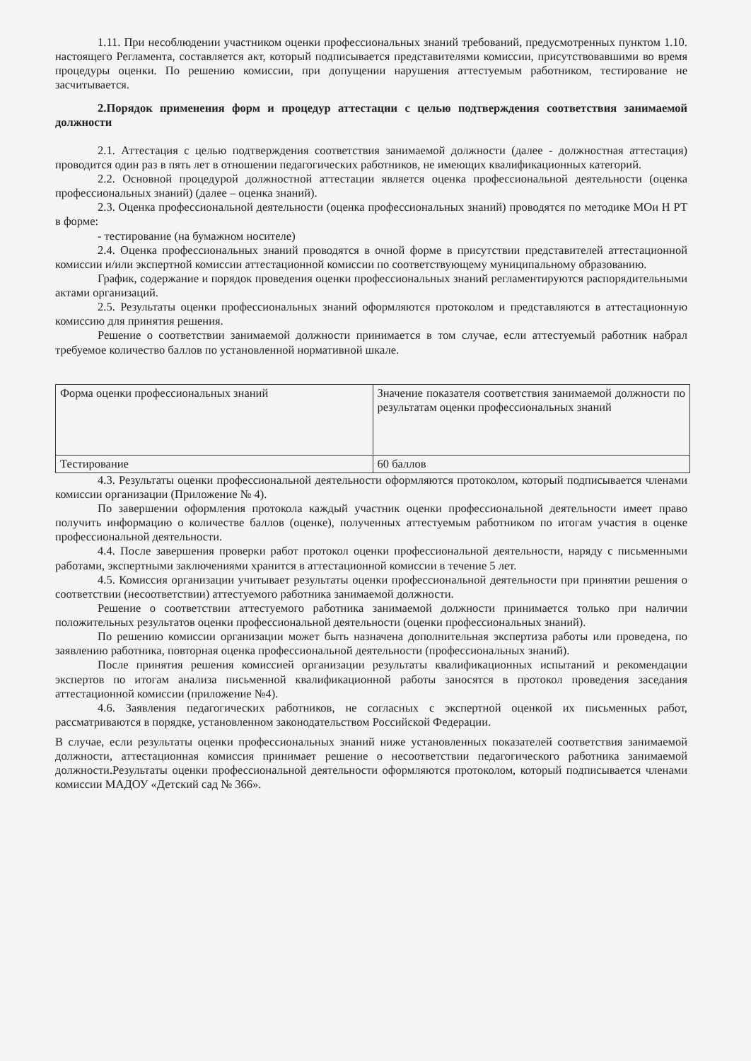1.11. При несоблюдении участником оценки профессиональных знаний требований, предусмотренных пунктом 1.10. настоящего Регламента, составляется акт, который подписывается представителями комиссии, присутствовавшими во время процедуры оценки. По решению комиссии, при допущении нарушения аттестуемым работником, тестирование не засчитывается.
2.Порядок применения форм и процедур аттестации с целью подтверждения соответствия занимаемой должности
2.1. Аттестация с целью подтверждения соответствия занимаемой должности (далее - должностная аттестация) проводится один раз в пять лет в отношении педагогических работников, не имеющих квалификационных категорий.
2.2. Основной процедурой должностной аттестации является оценка профессиональной деятельности (оценка профессиональных знаний) (далее – оценка знаний).
2.3. Оценка профессиональной деятельности (оценка профессиональных знаний) проводятся по методике МОи Н РТ в форме:
- тестирование (на бумажном носителе)
2.4. Оценка профессиональных знаний проводятся в очной форме в присутствии представителей аттестационной комиссии и/или экспертной комиссии аттестационной комиссии по соответствующему муниципальному образованию.
График, содержание и порядок проведения оценки профессиональных знаний регламентируются распорядительными актами организаций.
2.5. Результаты оценки профессиональных знаний оформляются протоколом и представляются в аттестационную комиссию для принятия решения.
Решение о соответствии занимаемой должности принимается в том случае, если аттестуемый работник набрал требуемое количество баллов по установленной нормативной шкале.
| Форма оценки профессиональных знаний | Значение показателя соответствия занимаемой должности по результатам оценки профессиональных знаний |
| Тестирование | 60 баллов |
4.3. Результаты оценки профессиональной деятельности оформляются протоколом, который подписывается членами комиссии организации (Приложение № 4).
По завершении оформления протокола каждый участник оценки профессиональной деятельности имеет право получить информацию о количестве баллов (оценке), полученных аттестуемым работником по итогам участия в оценке профессиональной деятельности.
4.4. После завершения проверки работ протокол оценки профессиональной деятельности, наряду с письменными работами, экспертными заключениями хранится в аттестационной комиссии в течение 5 лет.
4.5. Комиссия организации учитывает результаты оценки профессиональной деятельности при принятии решения о соответствии (несоответствии) аттестуемого работника занимаемой должности.
Решение о соответствии аттестуемого работника занимаемой должности принимается только при наличии положительных результатов оценки профессиональной деятельности (оценки профессиональных знаний).
По решению комиссии организации может быть назначена дополнительная экспертиза работы или проведена, по заявлению работника, повторная оценка профессиональной деятельности (профессиональных знаний).
После принятия решения комиссией организации результаты квалификационных испытаний и рекомендации экспертов по итогам анализа письменной квалификационной работы заносятся в протокол проведения заседания аттестационной комиссии (приложение №4).
4.6. Заявления педагогических работников, не согласных с экспертной оценкой их письменных работ, рассматриваются в порядке, установленном законодательством Российской Федерации.
В случае, если результаты оценки профессиональных знаний ниже установленных показателей соответствия занимаемой должности, аттестационная комиссия принимает решение о несоответствии педагогического работника занимаемой должности.Результаты оценки профессиональной деятельности оформляются протоколом, который подписывается членами комиссии МАДОУ «Детский сад № 366».